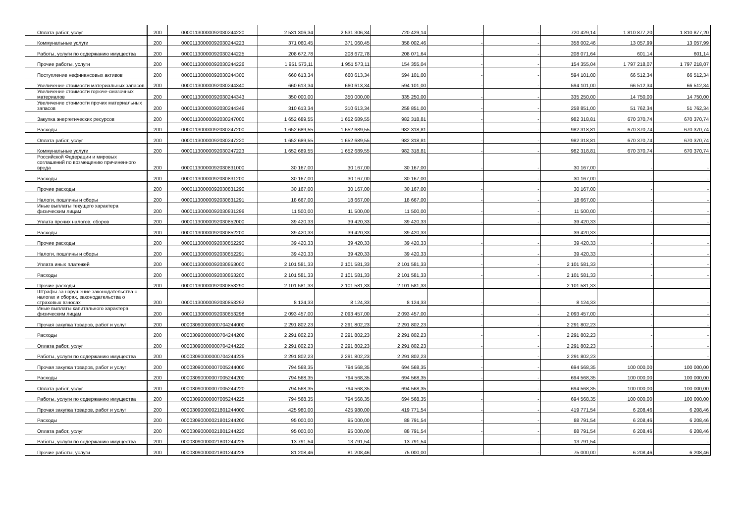| Оплата работ, услуг | 200 | 00001130000092030244220 | 2 531 306,34 | 2 531 306,34 | 720 429,14 | - | - | 720 429,14 | 1 810 877,20 | 1 810 877,20 |
| Коммунальные услуги | 200 | 00001130000092030244223 | 371 060,45 | 371 060,45 | 358 002,46 | - | - | 358 002,46 | 13 057,99 | 13 057,99 |
| Работы, услуги по содержанию имущества | 200 | 00001130000092030244225 | 208 672,78 | 208 672,78 | 208 071,64 | - | - | 208 071,64 | 601,14 | 601,14 |
| Прочие работы, услуги | 200 | 00001130000092030244226 | 1 951 573,11 | 1 951 573,11 | 154 355,04 | - | - | 154 355,04 | 1 797 218,07 | 1 797 218,07 |
| Поступление нефинансовых активов | 200 | 00001130000092030244300 | 660 613,34 | 660 613,34 | 594 101,00 | - | - | 594 101,00 | 66 512,34 | 66 512,34 |
| Увеличение стоимости материальных запасов | 200 | 00001130000092030244340 | 660 613,34 | 660 613,34 | 594 101,00 | - | - | 594 101,00 | 66 512,34 | 66 512,34 |
| Увеличение стоимости горюче-смазочных материалов | 200 | 00001130000092030244343 | 350 000,00 | 350 000,00 | 335 250,00 | - | - | 335 250,00 | 14 750,00 | 14 750,00 |
| Увеличение стоимости прочих материальных запасов | 200 | 00001130000092030244346 | 310 613,34 | 310 613,34 | 258 851,00 | - | - | 258 851,00 | 51 762,34 | 51 762,34 |
| Закупка энергетических ресурсов | 200 | 00001130000092030247000 | 1 652 689,55 | 1 652 689,55 | 982 318,81 | - | - | 982 318,81 | 670 370,74 | 670 370,74 |
| Расходы | 200 | 00001130000092030247200 | 1 652 689,55 | 1 652 689,55 | 982 318,81 | - | - | 982 318,81 | 670 370,74 | 670 370,74 |
| Оплата работ, услуг | 200 | 00001130000092030247220 | 1 652 689,55 | 1 652 689,55 | 982 318,81 | - | - | 982 318,81 | 670 370,74 | 670 370,74 |
| Коммунальные услуги | 200 | 00001130000092030247223 | 1 652 689,55 | 1 652 689,55 | 982 318,81 | - | - | 982 318,81 | 670 370,74 | 670 370,74 |
| Российской Федерации и мировых соглашений по возмещению причиненного вреда | 200 | 00001130000092030831000 | 30 167,00 | 30 167,00 | 30 167,00 | - | - | 30 167,00 | - | - |
| Расходы | 200 | 00001130000092030831200 | 30 167,00 | 30 167,00 | 30 167,00 | - | - | 30 167,00 | - | - |
| Прочие расходы | 200 | 00001130000092030831290 | 30 167,00 | 30 167,00 | 30 167,00 | - | - | 30 167,00 | - | - |
| Налоги, пошлины и сборы | 200 | 00001130000092030831291 | 18 667,00 | 18 667,00 | 18 667,00 | - | - | 18 667,00 | - | - |
| Иные выплаты текущего характера физическим лицам | 200 | 00001130000092030831296 | 11 500,00 | 11 500,00 | 11 500,00 | - | - | 11 500,00 | - | - |
| Уплата прочих налогов, сборов | 200 | 00001130000092030852000 | 39 420,33 | 39 420,33 | 39 420,33 | - | - | 39 420,33 | - | - |
| Расходы | 200 | 00001130000092030852200 | 39 420,33 | 39 420,33 | 39 420,33 | - | - | 39 420,33 | - | - |
| Прочие расходы | 200 | 00001130000092030852290 | 39 420,33 | 39 420,33 | 39 420,33 | - | - | 39 420,33 | - | - |
| Налоги, пошлины и сборы | 200 | 00001130000092030852291 | 39 420,33 | 39 420,33 | 39 420,33 | - | - | 39 420,33 | - | - |
| Уплата иных платежей | 200 | 00001130000092030853000 | 2 101 581,33 | 2 101 581,33 | 2 101 581,33 | - | - | 2 101 581,33 | - | - |
| Расходы | 200 | 00001130000092030853200 | 2 101 581,33 | 2 101 581,33 | 2 101 581,33 | - | - | 2 101 581,33 | - | - |
| Прочие расходы | 200 | 00001130000092030853290 | 2 101 581,33 | 2 101 581,33 | 2 101 581,33 | - | - | 2 101 581,33 | - | - |
| Штрафы за нарушение законодательства о налогах и сборах, законодательства о страховых взносах | 200 | 00001130000092030853292 | 8 124,33 | 8 124,33 | 8 124,33 | - | - | 8 124,33 | - | - |
| Иные выплаты капитального характера физическим лицам | 200 | 00001130000092030853298 | 2 093 457,00 | 2 093 457,00 | 2 093 457,00 | - | - | 2 093 457,00 | - | - |
| Прочая закупка товаров, работ и услуг | 200 | 00003090000000704244000 | 2 291 802,23 | 2 291 802,23 | 2 291 802,23 | - | - | 2 291 802,23 | - | - |
| Расходы | 200 | 00003090000000704244200 | 2 291 802,23 | 2 291 802,23 | 2 291 802,23 | - | - | 2 291 802,23 | - | - |
| Оплата работ, услуг | 200 | 00003090000000704244220 | 2 291 802,23 | 2 291 802,23 | 2 291 802,23 | - | - | 2 291 802,23 | - | - |
| Работы, услуги по содержанию имущества | 200 | 00003090000000704244225 | 2 291 802,23 | 2 291 802,23 | 2 291 802,23 | - | - | 2 291 802,23 | - | - |
| Прочая закупка товаров, работ и услуг | 200 | 00003090000007005244000 | 794 568,35 | 794 568,35 | 694 568,35 | - | - | 694 568,35 | 100 000,00 | 100 000,00 |
| Расходы | 200 | 00003090000007005244200 | 794 568,35 | 794 568,35 | 694 568,35 | - | - | 694 568,35 | 100 000,00 | 100 000,00 |
| Оплата работ, услуг | 200 | 00003090000007005244220 | 794 568,35 | 794 568,35 | 694 568,35 | - | - | 694 568,35 | 100 000,00 | 100 000,00 |
| Работы, услуги по содержанию имущества | 200 | 00003090000007005244225 | 794 568,35 | 794 568,35 | 694 568,35 | - | - | 694 568,35 | 100 000,00 | 100 000,00 |
| Прочая закупка товаров, работ и услуг | 200 | 00003090000021801244000 | 425 980,00 | 425 980,00 | 419 771,54 | - | - | 419 771,54 | 6 208,46 | 6 208,46 |
| Расходы | 200 | 00003090000021801244200 | 95 000,00 | 95 000,00 | 88 791,54 | - | - | 88 791,54 | 6 208,46 | 6 208,46 |
| Оплата работ, услуг | 200 | 00003090000021801244220 | 95 000,00 | 95 000,00 | 88 791,54 | - | - | 88 791,54 | 6 208,46 | 6 208,46 |
| Работы, услуги по содержанию имущества | 200 | 00003090000021801244225 | 13 791,54 | 13 791,54 | 13 791,54 | - | - | 13 791,54 | - | - |
| Прочие работы, услуги | 200 | 00003090000021801244226 | 81 208,46 | 81 208,46 | 75 000,00 | - | - | 75 000,00 | 6 208,46 | 6 208,46 |